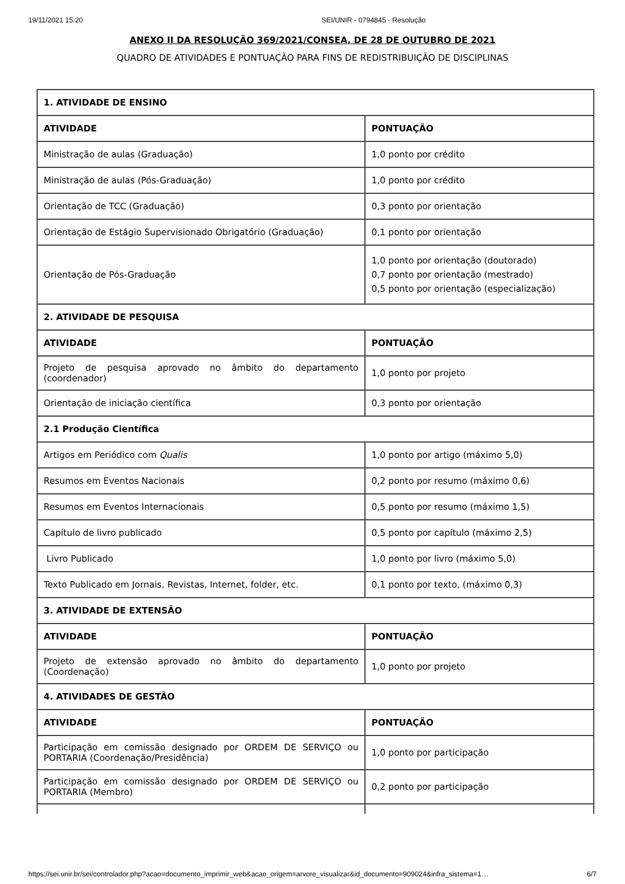19/11/2021 15:20 SEI/UNIR - 0794845 - Resolução
ANEXO II DA RESOLUÇÃO 369/2021/CONSEA, DE 28 DE OUTUBRO DE 2021
QUADRO DE ATIVIDADES E PONTUAÇÃO PARA FINS DE REDISTRIBUIÇÃO DE DISCIPLINAS
| 1. ATIVIDADE DE ENSINO | |
| --- | --- |
| ATIVIDADE | PONTUAÇÃO |
| Ministração de aulas (Graduação) | 1,0 ponto por crédito |
| Ministração de aulas (Pós-Graduação) | 1,0 ponto por crédito |
| Orientação de TCC (Graduação) | 0,3 ponto por orientação |
| Orientação de Estágio Supervisionado Obrigatório (Graduação) | 0,1 ponto por orientação |
| Orientação de Pós-Graduação | 1,0 ponto por orientação (doutorado) 0,7 ponto por orientação (mestrado) 0,5 ponto por orientação (especialização) |
| 2. ATIVIDADE DE PESQUISA | |
| ATIVIDADE | PONTUAÇÃO |
| Projeto de pesquisa aprovado no âmbito do departamento (coordenador) | 1,0 ponto por projeto |
| Orientação de iniciação científica | 0,3 ponto por orientação |
| 2.1 Produção Científica | |
| Artigos em Periódico com Qualis | 1,0 ponto por artigo (máximo 5,0) |
| Resumos em Eventos Nacionais | 0,2 ponto por resumo (máximo 0,6) |
| Resumos em Eventos Internacionais | 0,5 ponto por resumo (máximo 1,5) |
| Capítulo de livro publicado | 0,5 ponto por capítulo (máximo 2,5) |
| Livro Publicado | 1,0 ponto por livro (máximo 5,0) |
| Texto Publicado em Jornais, Revistas, Internet, folder, etc. | 0,1 ponto por texto, (máximo 0,3) |
| 3. ATIVIDADE DE EXTENSÃO | |
| ATIVIDADE | PONTUAÇÃO |
| Projeto de extensão aprovado no âmbito do departamento (Coordenação) | 1,0 ponto por projeto |
| 4. ATIVIDADES DE GESTÃO | |
| ATIVIDADE | PONTUAÇÃO |
| Participação em comissão designado por ORDEM DE SERVIÇO ou PORTARIA (Coordenação/Presidência) | 1,0 ponto por participação |
| Participação em comissão designado por ORDEM DE SERVIÇO ou PORTARIA (Membro) | 0,2 ponto por participação |
https://sei.unir.br/sei/controlador.php?acao=documento_imprimir_web&acao_origem=arvore_visualizar&id_documento=909024&infra_sistema=1… 6/7